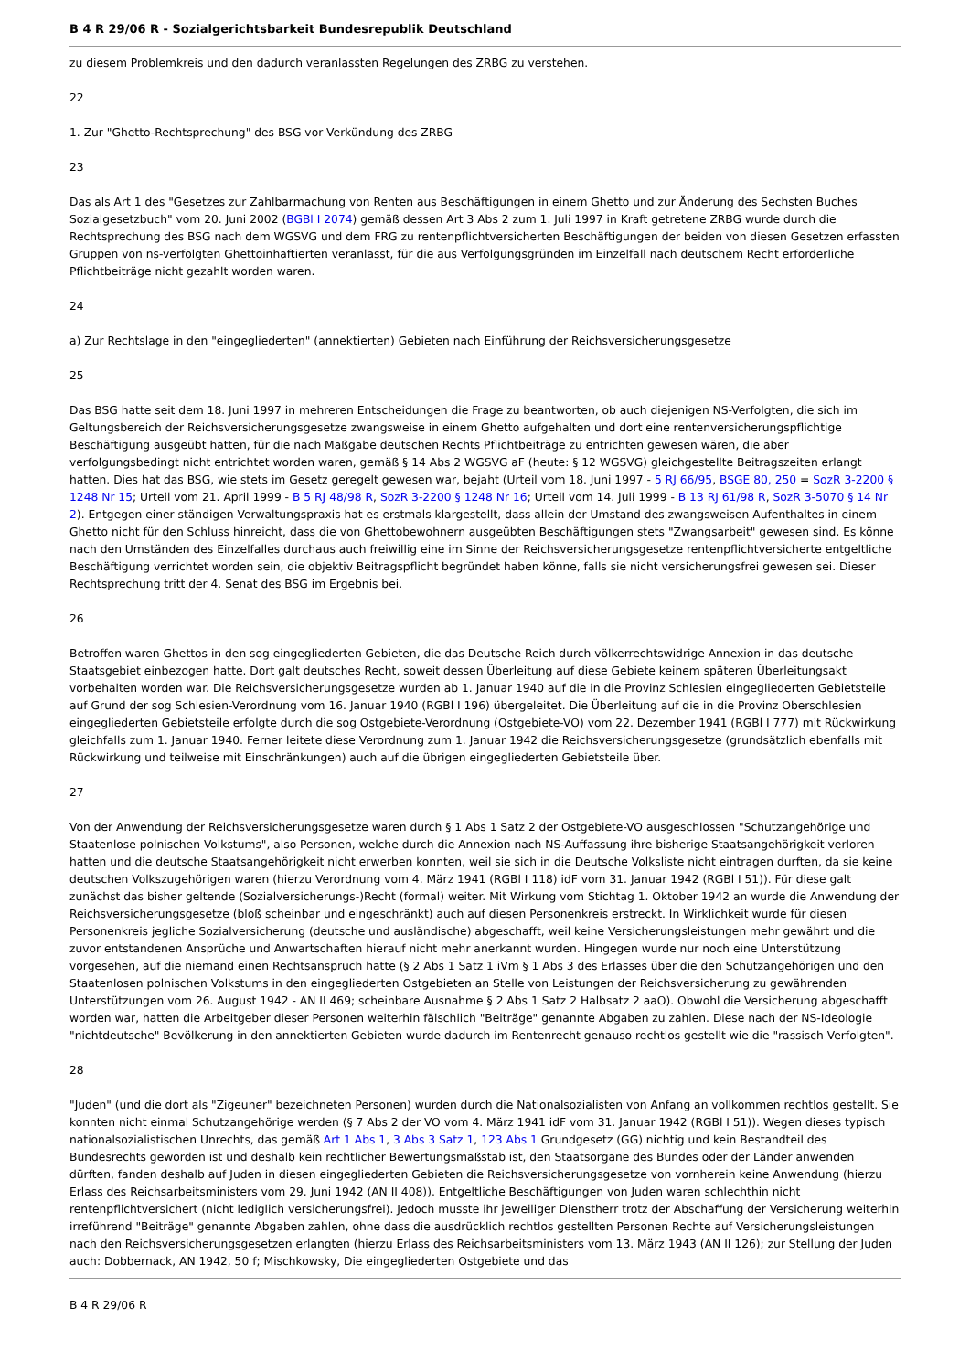B 4 R 29/06 R - Sozialgerichtsbarkeit Bundesrepublik Deutschland
zu diesem Problemkreis und den dadurch veranlassten Regelungen des ZRBG zu verstehen.
22
1. Zur "Ghetto-Rechtsprechung" des BSG vor Verkündung des ZRBG
23
Das als Art 1 des "Gesetzes zur Zahlbarmachung von Renten aus Beschäftigungen in einem Ghetto und zur Änderung des Sechsten Buches Sozialgesetzbuch" vom 20. Juni 2002 (BGBl I 2074) gemäß dessen Art 3 Abs 2 zum 1. Juli 1997 in Kraft getretene ZRBG wurde durch die Rechtsprechung des BSG nach dem WGSVG und dem FRG zu rentenpflichtversicherten Beschäftigungen der beiden von diesen Gesetzen erfassten Gruppen von ns-verfolgten Ghettoinhaftierten veranlasst, für die aus Verfolgungsgründen im Einzelfall nach deutschem Recht erforderliche Pflichtbeiträge nicht gezahlt worden waren.
24
a) Zur Rechtslage in den "eingegliederten" (annektierten) Gebieten nach Einführung der Reichsversicherungsgesetze
25
Das BSG hatte seit dem 18. Juni 1997 in mehreren Entscheidungen die Frage zu beantworten, ob auch diejenigen NS-Verfolgten, die sich im Geltungsbereich der Reichsversicherungsgesetze zwangsweise in einem Ghetto aufgehalten und dort eine rentenversicherungspflichtige Beschäftigung ausgeübt hatten, für die nach Maßgabe deutschen Rechts Pflichtbeiträge zu entrichten gewesen wären, die aber verfolgungsbedingt nicht entrichtet worden waren, gemäß § 14 Abs 2 WGSVG aF (heute: § 12 WGSVG) gleichgestellte Beitragszeiten erlangt hatten. Dies hat das BSG, wie stets im Gesetz geregelt gewesen war, bejaht (Urteil vom 18. Juni 1997 - 5 RJ 66/95, BSGE 80, 250 = SozR 3-2200 § 1248 Nr 15; Urteil vom 21. April 1999 - B 5 RJ 48/98 R, SozR 3-2200 § 1248 Nr 16; Urteil vom 14. Juli 1999 - B 13 RJ 61/98 R, SozR 3-5070 § 14 Nr 2). Entgegen einer ständigen Verwaltungspraxis hat es erstmals klargestellt, dass allein der Umstand des zwangsweisen Aufenthaltes in einem Ghetto nicht für den Schluss hinreicht, dass die von Ghettobewohnern ausgeübten Beschäftigungen stets "Zwangsarbeit" gewesen sind. Es könne nach den Umständen des Einzelfalles durchaus auch freiwillig eine im Sinne der Reichsversicherungsgesetze rentenpflichtversicherte entgeltliche Beschäftigung verrichtet worden sein, die objektiv Beitragspflicht begründet haben könne, falls sie nicht versicherungsfrei gewesen sei. Dieser Rechtsprechung tritt der 4. Senat des BSG im Ergebnis bei.
26
Betroffen waren Ghettos in den sog eingegliederten Gebieten, die das Deutsche Reich durch völkerrechtswidrige Annexion in das deutsche Staatsgebiet einbezogen hatte. Dort galt deutsches Recht, soweit dessen Überleitung auf diese Gebiete keinem späteren Überleitungsakt vorbehalten worden war. Die Reichsversicherungsgesetze wurden ab 1. Januar 1940 auf die in die Provinz Schlesien eingegliederten Gebietsteile auf Grund der sog Schlesien-Verordnung vom 16. Januar 1940 (RGBl I 196) übergeleitet. Die Überleitung auf die in die Provinz Oberschlesien eingegliederten Gebietsteile erfolgte durch die sog Ostgebiete-Verordnung (Ostgebiete-VO) vom 22. Dezember 1941 (RGBl I 777) mit Rückwirkung gleichfalls zum 1. Januar 1940. Ferner leitete diese Verordnung zum 1. Januar 1942 die Reichsversicherungsgesetze (grundsätzlich ebenfalls mit Rückwirkung und teilweise mit Einschränkungen) auch auf die übrigen eingegliederten Gebietsteile über.
27
Von der Anwendung der Reichsversicherungsgesetze waren durch § 1 Abs 1 Satz 2 der Ostgebiete-VO ausgeschlossen "Schutzangehörige und Staatenlose polnischen Volkstums", also Personen, welche durch die Annexion nach NS-Auffassung ihre bisherige Staatsangehörigkeit verloren hatten und die deutsche Staatsangehörigkeit nicht erwerben konnten, weil sie sich in die Deutsche Volksliste nicht eintragen durften, da sie keine deutschen Volkszugehörigen waren (hierzu Verordnung vom 4. März 1941 (RGBl I 118) idF vom 31. Januar 1942 (RGBl I 51)). Für diese galt zunächst das bisher geltende (Sozialversicherungs-)Recht (formal) weiter. Mit Wirkung vom Stichtag 1. Oktober 1942 an wurde die Anwendung der Reichsversicherungsgesetze (bloß scheinbar und eingeschränkt) auch auf diesen Personenkreis erstreckt. In Wirklichkeit wurde für diesen Personenkreis jegliche Sozialversicherung (deutsche und ausländische) abgeschafft, weil keine Versicherungsleistungen mehr gewährt und die zuvor entstandenen Ansprüche und Anwartschaften hierauf nicht mehr anerkannt wurden. Hingegen wurde nur noch eine Unterstützung vorgesehen, auf die niemand einen Rechtsanspruch hatte (§ 2 Abs 1 Satz 1 iVm § 1 Abs 3 des Erlasses über die den Schutzangehörigen und den Staatenlosen polnischen Volkstums in den eingegliederten Ostgebieten an Stelle von Leistungen der Reichsversicherung zu gewährenden Unterstützungen vom 26. August 1942 - AN II 469; scheinbare Ausnahme § 2 Abs 1 Satz 2 Halbsatz 2 aaO). Obwohl die Versicherung abgeschafft worden war, hatten die Arbeitgeber dieser Personen weiterhin fälschlich "Beiträge" genannte Abgaben zu zahlen. Diese nach der NS-Ideologie "nichtdeutsche" Bevölkerung in den annektierten Gebieten wurde dadurch im Rentenrecht genauso rechtlos gestellt wie die "rassisch Verfolgten".
28
"Juden" (und die dort als "Zigeuner" bezeichneten Personen) wurden durch die Nationalsozialisten von Anfang an vollkommen rechtlos gestellt. Sie konnten nicht einmal Schutzangehörige werden (§ 7 Abs 2 der VO vom 4. März 1941 idF vom 31. Januar 1942 (RGBl I 51)). Wegen dieses typisch nationalsozialistischen Unrechts, das gemäß Art 1 Abs 1, 3 Abs 3 Satz 1, 123 Abs 1 Grundgesetz (GG) nichtig und kein Bestandteil des Bundesrechts geworden ist und deshalb kein rechtlicher Bewertungsmaßstab ist, den Staatsorgane des Bundes oder der Länder anwenden dürften, fanden deshalb auf Juden in diesen eingegliederten Gebieten die Reichsversicherungsgesetze von vornherein keine Anwendung (hierzu Erlass des Reichsarbeitsministers vom 29. Juni 1942 (AN II 408)). Entgeltliche Beschäftigungen von Juden waren schlechthin nicht rentenpflichtversichert (nicht lediglich versicherungsfrei). Jedoch musste ihr jeweiliger Dienstherr trotz der Abschaffung der Versicherung weiterhin irreführend "Beiträge" genannte Abgaben zahlen, ohne dass die ausdrücklich rechtlos gestellten Personen Rechte auf Versicherungsleistungen nach den Reichsversicherungsgesetzen erlangten (hierzu Erlass des Reichsarbeitsministers vom 13. März 1943 (AN II 126); zur Stellung der Juden auch: Dobbernack, AN 1942, 50 f; Mischkowsky, Die eingegliederten Ostgebiete und das
B 4 R 29/06 R